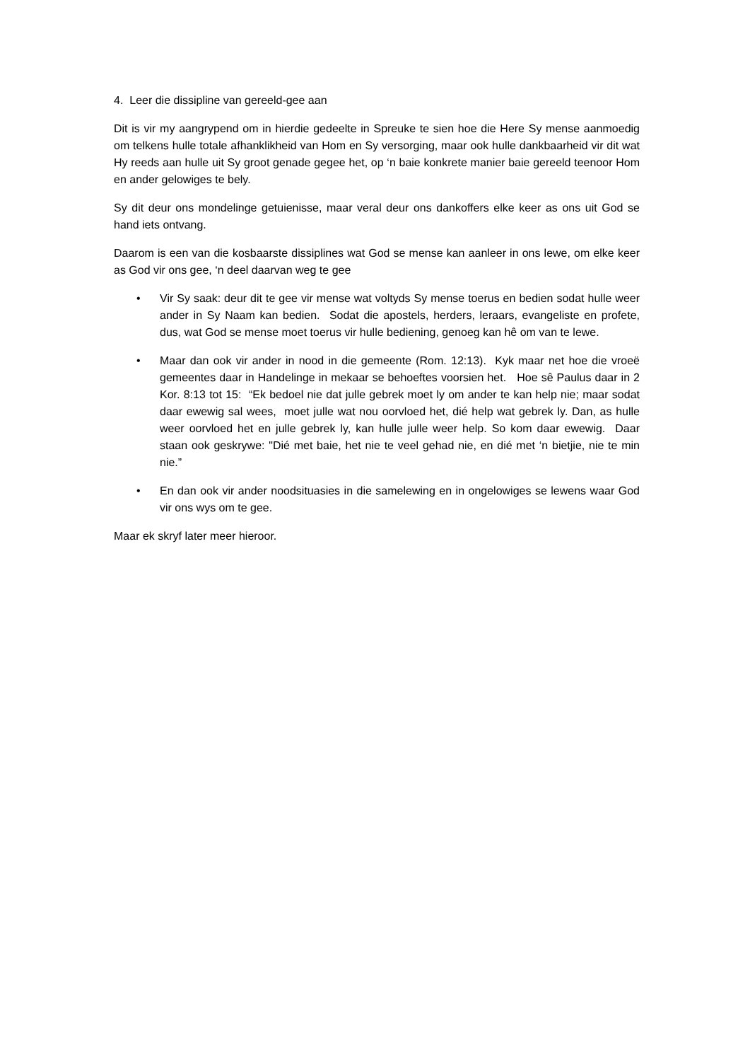4. Leer die dissipline van gereeld-gee aan
Dit is vir my aangrypend om in hierdie gedeelte in Spreuke te sien hoe die Here Sy mense aanmoedig om telkens hulle totale afhanklikheid van Hom en Sy versorging, maar ook hulle dankbaarheid vir dit wat Hy reeds aan hulle uit Sy groot genade gegee het, op ‘n baie konkrete manier baie gereeld teenoor Hom en ander gelowiges te bely.
Sy dit deur ons mondelinge getuienisse, maar veral deur ons dankoffers elke keer as ons uit God se hand iets ontvang.
Daarom is een van die kosbaarste dissiplines wat God se mense kan aanleer in ons lewe, om elke keer as God vir ons gee, ‘n deel daarvan weg te gee
• Vir Sy saak: deur dit te gee vir mense wat voltyds Sy mense toerus en bedien sodat hulle weer ander in Sy Naam kan bedien. Sodat die apostels, herders, leraars, evangeliste en profete, dus, wat God se mense moet toerus vir hulle bediening, genoeg kan hê om van te lewe.
• Maar dan ook vir ander in nood in die gemeente (Rom. 12:13). Kyk maar net hoe die vroeë gemeentes daar in Handelinge in mekaar se behoeftes voorsien het. Hoe sê Paulus daar in 2 Kor. 8:13 tot 15: “Ek bedoel nie dat julle gebrek moet ly om ander te kan help nie; maar sodat daar ewewig sal wees, moet julle wat nou oorvloed het, dié help wat gebrek ly. Dan, as hulle weer oorvloed het en julle gebrek ly, kan hulle julle weer help. So kom daar ewewig. Daar staan ook geskrywe: "Dié met baie, het nie te veel gehad nie, en dié met ‘n bietjie, nie te min nie.”
• En dan ook vir ander noodsituasies in die samelewing en in ongelowiges se lewens waar God vir ons wys om te gee.
Maar ek skryf later meer hieroor.